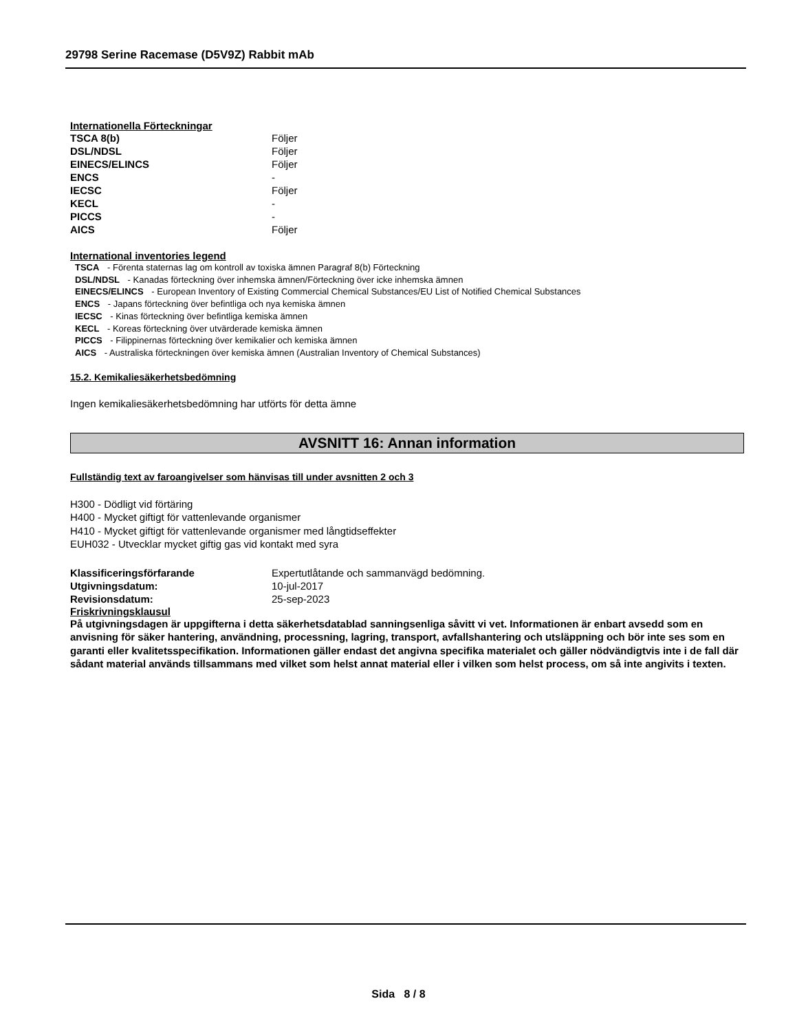29798 Serine Racemase (D5V9Z) Rabbit mAb
Internationella Förteckningar
| TSCA 8(b) | Följer |
| DSL/NDSL | Följer |
| EINECS/ELINCS | Följer |
| ENCS | - |
| IECSC | Följer |
| KECL | - |
| PICCS | - |
| AICS | Följer |
International inventories legend
TSCA - Förenta staternas lag om kontroll av toxiska ämnen Paragraf 8(b) Förteckning
DSL/NDSL - Kanadas förteckning över inhemska ämnen/Förteckning över icke inhemska ämnen
EINECS/ELINCS - European Inventory of Existing Commercial Chemical Substances/EU List of Notified Chemical Substances
ENCS - Japans förteckning över befintliga och nya kemiska ämnen
IECSC - Kinas förteckning över befintliga kemiska ämnen
KECL - Koreas förteckning över utvärderade kemiska ämnen
PICCS - Filippinernas förteckning över kemikalier och kemiska ämnen
AICS - Australiska förteckningen över kemiska ämnen (Australian Inventory of Chemical Substances)
15.2. Kemikaliesäkerhetsbedömning
Ingen kemikaliesäkerhetsbedömning har utförts för detta ämne
AVSNITT 16: Annan information
Fullständig text av faroangivelser som hänvisas till under avsnitten 2 och 3
H300 - Dödligt vid förtäring
H400 - Mycket giftigt för vattenlevande organismer
H410 - Mycket giftigt för vattenlevande organismer med långtidseffekter
EUH032 - Utvecklar mycket giftig gas vid kontakt med syra
| Klassificeringsförfarande | Expertutlåtande och sammanvägd bedömning. |
| Utgivningsdatum: | 10-jul-2017 |
| Revisionsdatum: | 25-sep-2023 |
Friskrivningsklausul
På utgivningsdagen är uppgifterna i detta säkerhetsdatablad sanningsenliga såvitt vi vet. Informationen är enbart avsedd som en anvisning för säker hantering, användning, processning, lagring, transport, avfallshantering och utsläppning och bör inte ses som en garanti eller kvalitetsspecifikation. Informationen gäller endast det angivna specifika materialet och gäller nödvändigtvis inte i de fall där sådant material används tillsammans med vilket som helst annat material eller i vilken som helst process, om så inte angivits i texten.
Sida 8 / 8